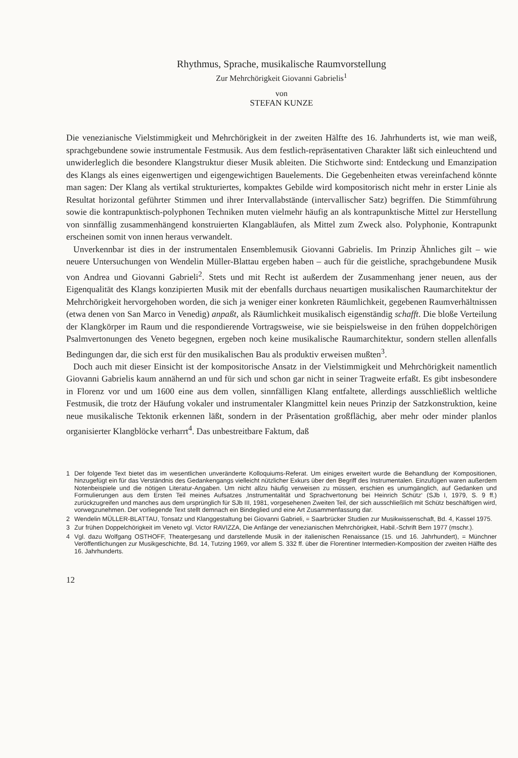Rhythmus, Sprache, musikalische Raumvorstellung
Zur Mehrchörigkeit Giovanni Gabrielis<sup>1</sup>
von
STEFAN KUNZE
Die venezianische Vielstimmigkeit und Mehrchörigkeit in der zweiten Hälfte des 16. Jahrhunderts ist, wie man weiß, sprachgebundene sowie instrumentale Festmusik. Aus dem festlich-repräsentativen Charakter läßt sich einleuchtend und unwiderleglich die besondere Klangstruktur dieser Musik ableiten. Die Stichworte sind: Entdeckung und Emanzipation des Klangs als eines eigenwertigen und eigengewichtigen Bauelements. Die Gegebenheiten etwas vereinfachend könnte man sagen: Der Klang als vertikal strukturiertes, kompaktes Gebilde wird kompositorisch nicht mehr in erster Linie als Resultat horizontal geführter Stimmen und ihrer Intervallabstände (intervallischer Satz) begriffen. Die Stimmführung sowie die kontrapunktisch-polyphonen Techniken muten vielmehr häufig an als kontrapunktische Mittel zur Herstellung von sinnfällig zusammenhängend konstruierten Klangabläufen, als Mittel zum Zweck also. Polyphonie, Kontrapunkt erscheinen somit von innen heraus verwandelt.
Unverkennbar ist dies in der instrumentalen Ensemblemusik Giovanni Gabrielis. Im Prinzip Ähnliches gilt – wie neuere Untersuchungen von Wendelin Müller-Blattau ergeben haben – auch für die geistliche, sprachgebundene Musik von Andrea und Giovanni Gabrieli<sup>2</sup>. Stets und mit Recht ist außerdem der Zusammenhang jener neuen, aus der Eigenqualität des Klangs konzipierten Musik mit der ebenfalls durchaus neuartigen musikalischen Raumarchitektur der Mehrchörigkeit hervorgehoben worden, die sich ja weniger einer konkreten Räumlichkeit, gegebenen Raumverhältnissen (etwa denen von San Marco in Venedig) anpaßt, als Räumlichkeit musikalisch eigenständig schafft. Die bloße Verteilung der Klangkörper im Raum und die respondierende Vortragsweise, wie sie beispielsweise in den frühen doppelchörigen Psalmvertonungen des Veneto begegnen, ergeben noch keine musikalische Raumarchitektur, sondern stellen allenfalls Bedingungen dar, die sich erst für den musikalischen Bau als produktiv erweisen mußten<sup>3</sup>.
Doch auch mit dieser Einsicht ist der kompositorische Ansatz in der Vielstimmigkeit und Mehrchörigkeit namentlich Giovanni Gabrielis kaum annähernd an und für sich und schon gar nicht in seiner Tragweite erfaßt. Es gibt insbesondere in Florenz vor und um 1600 eine aus dem vollen, sinnfälligen Klang entfaltete, allerdings ausschließlich weltliche Festmusik, die trotz der Häufung vokaler und instrumentaler Klangmittel kein neues Prinzip der Satzkonstruktion, keine neue musikalische Tektonik erkennen läßt, sondern in der Präsentation großflächig, aber mehr oder minder planlos organisierter Klangblöcke verharrt<sup>4</sup>. Das unbestreitbare Faktum, daß
1 Der folgende Text bietet das im wesentlichen unveränderte Kolloquiums-Referat. Um einiges erweitert wurde die Behandlung der Kompositionen, hinzugefügt ein für das Verständnis des Gedankengangs vielleicht nützlicher Exkurs über den Begriff des Instrumentalen. Einzufügen waren außerdem Notenbeispiele und die nötigen Literatur-Angaben. Um nicht allzu häufig verweisen zu müssen, erschien es unumgänglich, auf Gedanken und Formulierungen aus dem Ersten Teil meines Aufsatzes ‚Instrumentalität und Sprachvertonung bei Heinrich Schütz‘ (SJb I, 1979, S. 9 ff.) zurückzugreifen und manches aus dem ursprünglich für SJb III, 1981, vorgesehenen Zweiten Teil, der sich ausschließlich mit Schütz beschäftigen wird, vorwegzunehmen. Der vorliegende Text stellt demnach ein Bindeglied und eine Art Zusammenfassung dar.
2 Wendelin MÜLLER-BLATTAU, Tonsatz und Klanggestaltung bei Giovanni Gabrieli, = Saarbrücker Studien zur Musikwissenschaft, Bd. 4, Kassel 1975.
3 Zur frühen Doppelchörigkeit im Veneto vgl. Victor RAVIZZA, Die Anfänge der venezianischen Mehrchörigkeit, Habil.-Schrift Bern 1977 (mschr.).
4 Vgl. dazu Wolfgang OSTHOFF, Theatergesang und darstellende Musik in der italienischen Renaissance (15. und 16. Jahrhundert), = Münchner Veröffentlichungen zur Musikgeschichte, Bd. 14, Tutzing 1969, vor allem S. 332 ff. über die Florentiner Intermedien-Komposition der zweiten Hälfte des 16. Jahrhunderts.
12